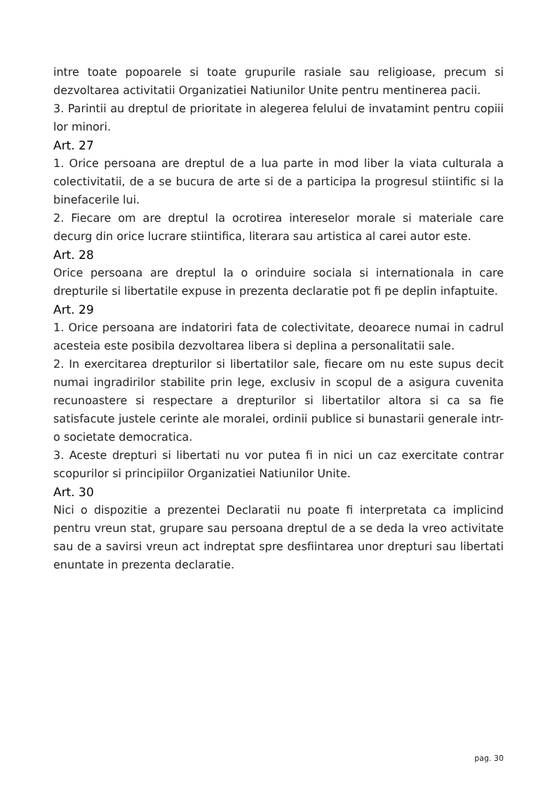intre toate popoarele si toate grupurile rasiale sau religioase, precum si dezvoltarea activitatii Organizatiei Natiunilor Unite pentru mentinerea pacii.
3. Parintii au dreptul de prioritate in alegerea felului de invatamint pentru copiii lor minori.
Art. 27
1. Orice persoana are dreptul de a lua parte in mod liber la viata culturala a colectivitatii, de a se bucura de arte si de a participa la progresul stiintific si la binefacerile lui.
2. Fiecare om are dreptul la ocrotirea intereselor morale si materiale care decurg din orice lucrare stiintifica, literara sau artistica al carei autor este.
Art. 28
Orice persoana are dreptul la o orinduire sociala si internationala in care drepturile si libertatile expuse in prezenta declaratie pot fi pe deplin infaptuite.
Art. 29
1. Orice persoana are indatoriri fata de colectivitate, deoarece numai in cadrul acesteia este posibila dezvoltarea libera si deplina a personalitatii sale.
2. In exercitarea drepturilor si libertatilor sale, fiecare om nu este supus decit numai ingradirilor stabilite prin lege, exclusiv in scopul de a asigura cuvenita recunoastere si respectare a drepturilor si libertatilor altora si ca sa fie satisfacute justele cerinte ale moralei, ordinii publice si bunastarii generale intr-o societate democratica.
3. Aceste drepturi si libertati nu vor putea fi in nici un caz exercitate contrar scopurilor si principiilor Organizatiei Natiunilor Unite.
Art. 30
Nici o dispozitie a prezentei Declaratii nu poate fi interpretata ca implicind pentru vreun stat, grupare sau persoana dreptul de a se deda la vreo activitate sau de a savirsi vreun act indreptat spre desfiintarea unor drepturi sau libertati enuntate in prezenta declaratie.
pag. 30